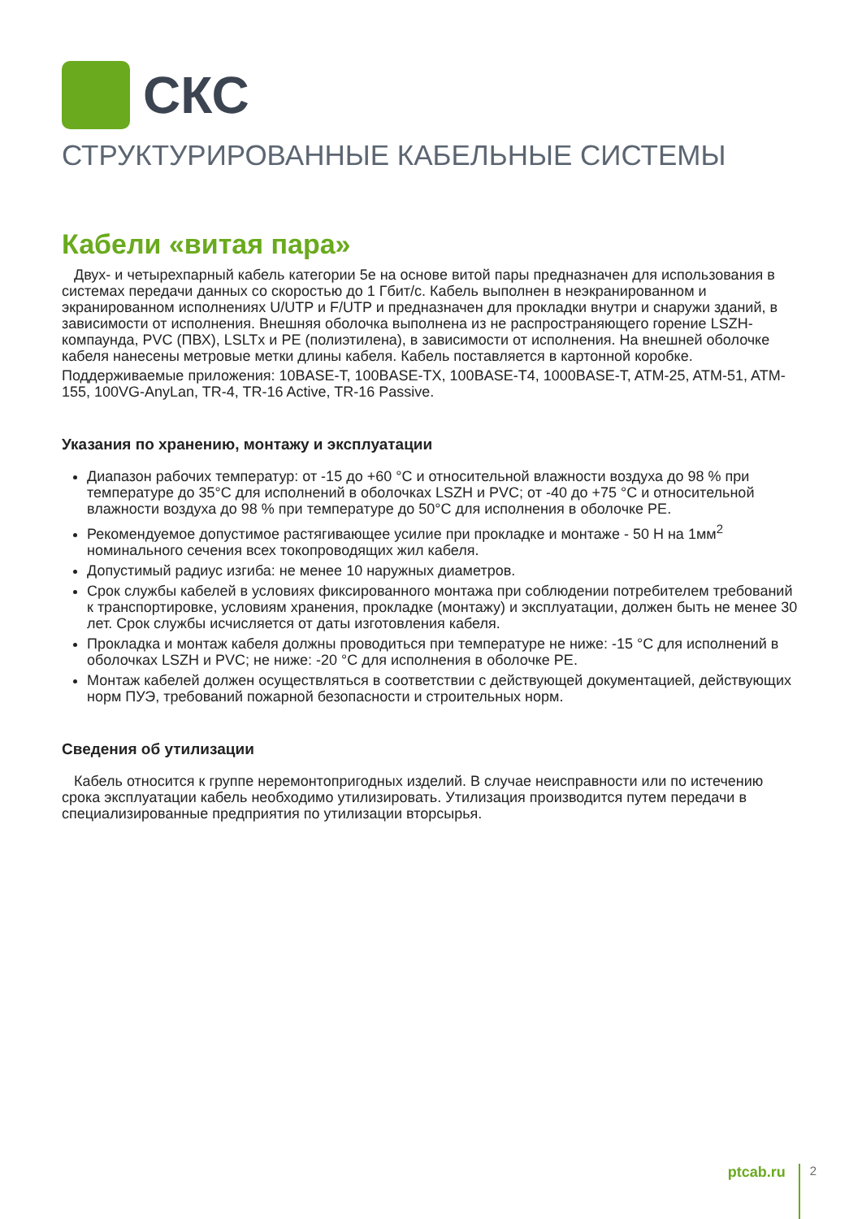СКС
СТРУКТУРИРОВАННЫЕ КАБЕЛЬНЫЕ СИСТЕМЫ
Кабели «витая пара»
Двух- и четырехпарный кабель категории 5e на основе витой пары предназначен для использования в системах передачи данных со скоростью до 1 Гбит/с. Кабель выполнен в неэкранированном и экранированном исполнениях U/UTP и F/UTP и предназначен для прокладки внутри и снаружи зданий, в зависимости от исполнения. Внешняя оболочка выполнена из не распространяющего горение LSZH-компаунда, PVC (ПВХ), LSLTx и PE (полиэтилена), в зависимости от исполнения. На внешней оболочке кабеля нанесены метровые метки длины кабеля. Кабель поставляется в картонной коробке.
Поддерживаемые приложения: 10BASE-T, 100BASE-TX, 100BASE-T4, 1000BASE-T, ATM-25, ATM-51, ATM-155, 100VG-AnyLan, TR-4, TR-16 Active, TR-16 Passive.
Указания по хранению, монтажу и эксплуатации
Диапазон рабочих температур: от -15 до +60 °С и относительной влажности воздуха до 98 % при температуре до 35°С для исполнений в оболочках LSZH и PVC; от -40 до +75 °С и относительной влажности воздуха до 98 % при температуре до 50°С для исполнения в оболочке PE.
Рекомендуемое допустимое растягивающее усилие при прокладке и монтаже - 50 Н на 1мм<sup>2</sup> номинального сечения всех токопроводящих жил кабеля.
Допустимый радиус изгиба: не менее 10 наружных диаметров.
Срок службы кабелей в условиях фиксированного монтажа при соблюдении потребителем требований к транспортировке, условиям хранения, прокладке (монтажу) и эксплуатации, должен быть не менее 30 лет. Срок службы исчисляется от даты изготовления кабеля.
Прокладка и монтаж кабеля должны проводиться при температуре не ниже: -15 °С для исполнений в оболочках LSZH и PVC; не ниже: -20 °С для исполнения в оболочке PE.
Монтаж кабелей должен осуществляться в соответствии с действующей документацией, действующих норм ПУЭ, требований пожарной безопасности и строительных норм.
Сведения об утилизации
Кабель относится к группе неремонтопригодных изделий. В случае неисправности или по истечению срока эксплуатации кабель необходимо утилизировать. Утилизация производится путем передачи в специализированные предприятия по утилизации вторсырья.
ptcab.ru 2